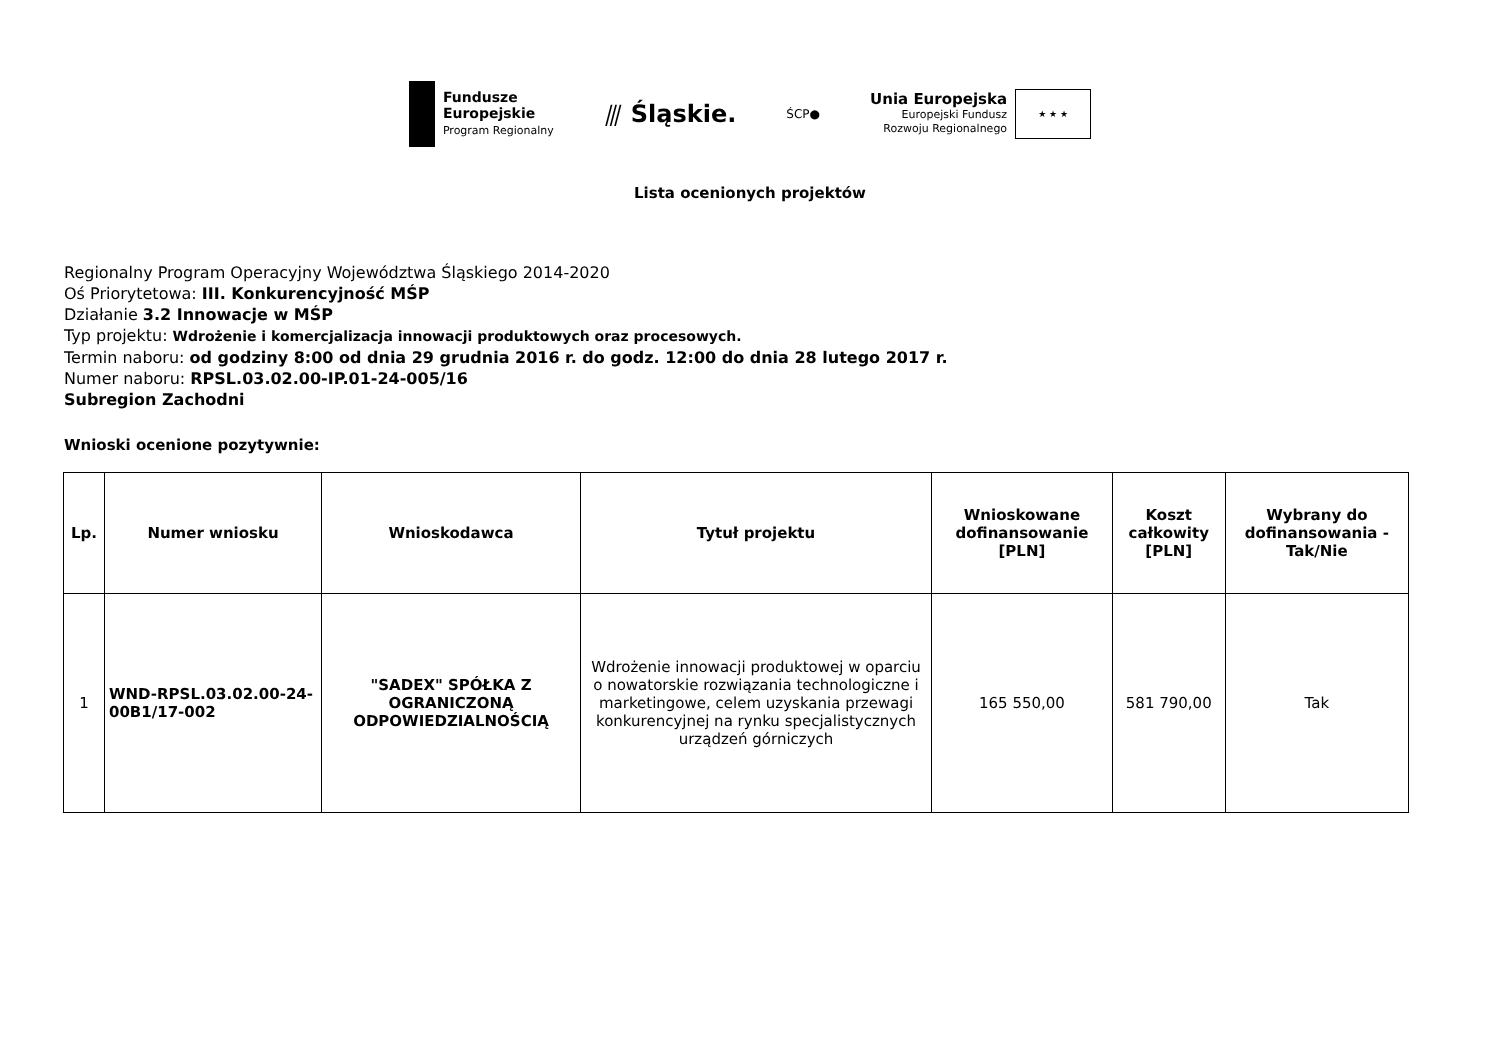Fundusze
Europejskie
Program Regionalny
⫻ Śląskie.
ŚCP●
Unia Europejska
Europejski Fundusz
Rozwoju Regionalnego
★ ★ ★
Lista ocenionych projektów
Regionalny Program Operacyjny Województwa Śląskiego 2014-2020
Oś Priorytetowa: III. Konkurencyjność MŚP
Działanie 3.2 Innowacje w MŚP
Typ projektu: Wdrożenie i komercjalizacja innowacji produktowych oraz procesowych.
Termin naboru: od godziny 8:00 od dnia 29 grudnia 2016 r. do godz. 12:00 do dnia 28 lutego 2017 r.
Numer naboru: RPSL.03.02.00-IP.01-24-005/16
Subregion Zachodni
Wnioski ocenione pozytywnie:
| Lp. | Numer wniosku | Wnioskodawca | Tytuł projektu | Wnioskowane dofinansowanie [PLN] | Koszt całkowity [PLN] | Wybrany do dofinansowania - Tak/Nie |
| --- | --- | --- | --- | --- | --- | --- |
| 1 | WND-RPSL.03.02.00-24-00B1/17-002 | "SADEX" SPÓŁKA Z OGRANICZONĄ ODPOWIEDZIALNOŚCIĄ | Wdrożenie innowacji produktowej w oparciu o nowatorskie rozwiązania technologiczne i marketingowe, celem uzyskania przewagi konkurencyjnej na rynku specjalistycznych urządzeń górniczych | 165 550,00 | 581 790,00 | Tak |